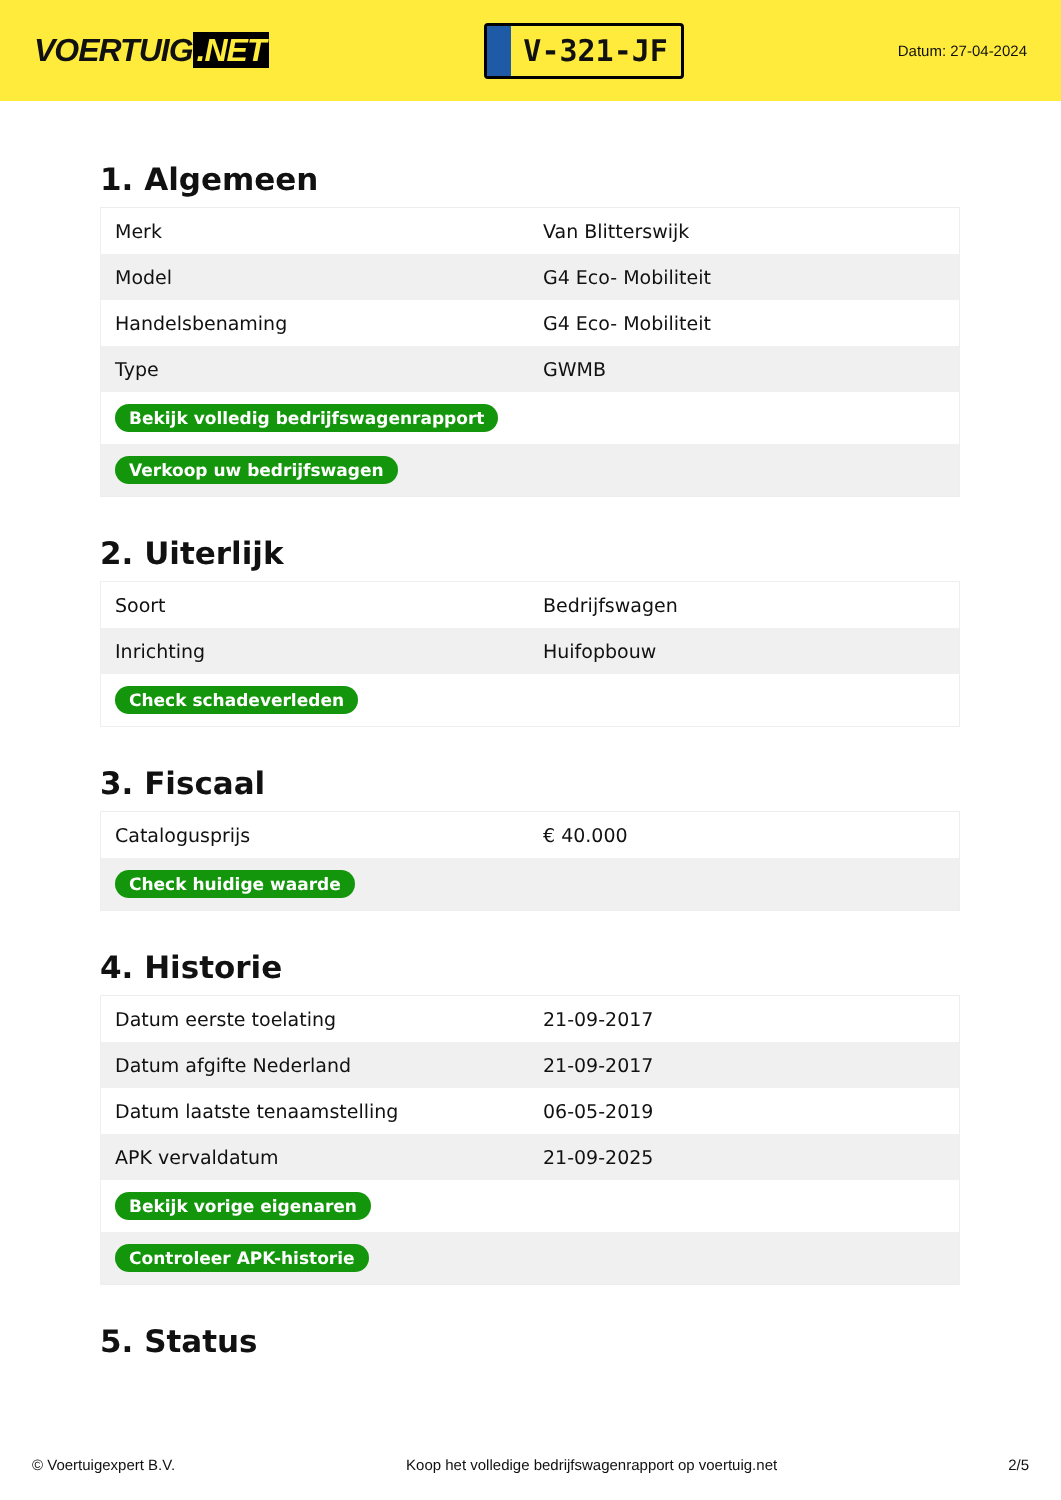VOERTUIG.NET
V-321-JF
Datum: 27-04-2024
1. Algemeen
| Merk | Van Blitterswijk |
| Model | G4 Eco- Mobiliteit |
| Handelsbenaming | G4 Eco- Mobiliteit |
| Type | GWMB |
| Bekijk volledig bedrijfswagenrapport | |
| Verkoop uw bedrijfswagen | |
2. Uiterlijk
| Soort | Bedrijfswagen |
| Inrichting | Huifopbouw |
| Check schadeverleden | |
3. Fiscaal
| Catalogusprijs | € 40.000 |
| Check huidige waarde | |
4. Historie
| Datum eerste toelating | 21-09-2017 |
| Datum afgifte Nederland | 21-09-2017 |
| Datum laatste tenaamstelling | 06-05-2019 |
| APK vervaldatum | 21-09-2025 |
| Bekijk vorige eigenaren | |
| Controleer APK-historie | |
5. Status
© Voertuigexpert B.V. Koop het volledige bedrijfswagenrapport op voertuig.net 2/5